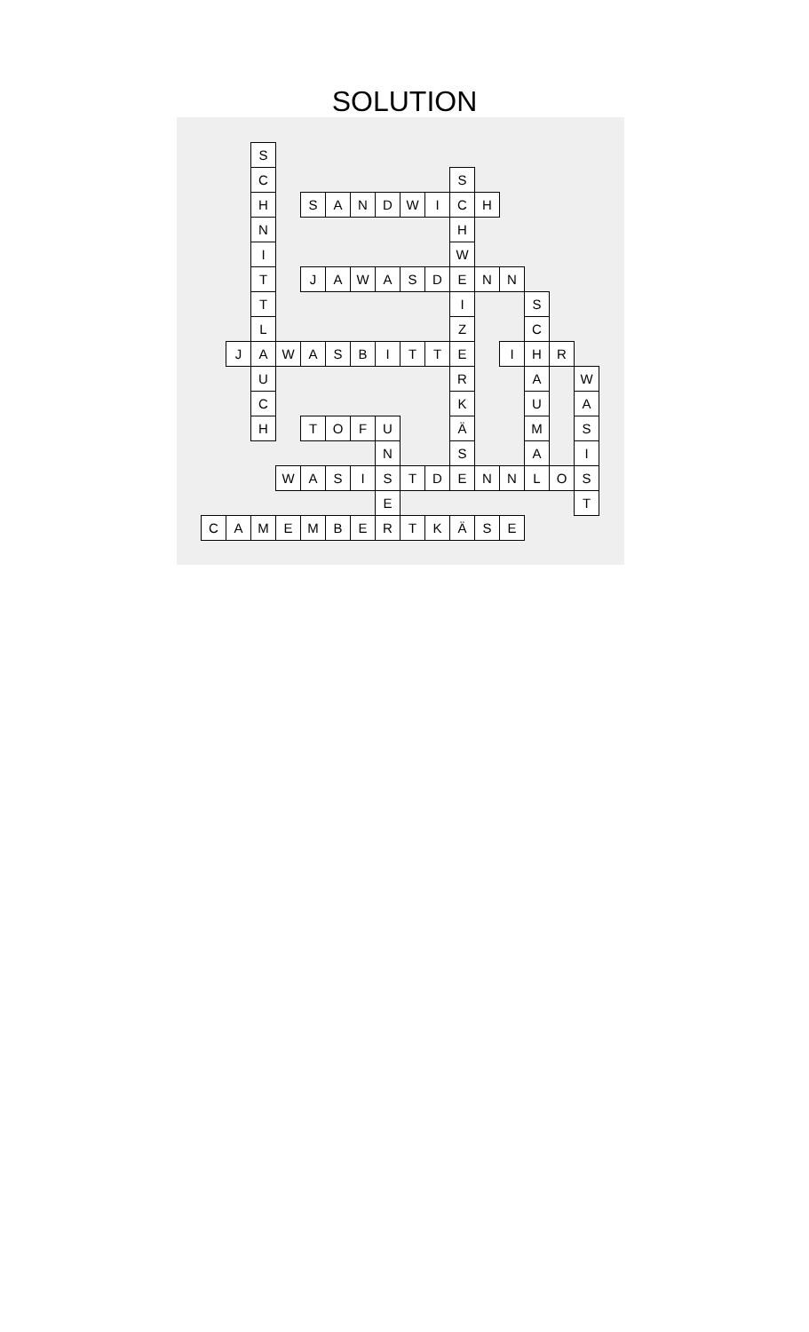SOLUTION
| | | S | | | | | | | | | | | | | |
| | | C | | | | | | | | S | | | | | |
| | | H | | S | A | N | D | W | I | C | H | | | | |
| | | N | | | | | | | | H | | | | | |
| | | I | | | | | | | | W | | | | | |
| | | T | | J | A | W | A | S | D | E | N | N | | | |
| | | T | | | | | | | | I | | | S | | |
| | | L | | | | | | | | Z | | | C | | |
| | J | A | W | A | S | B | I | T | T | E | | I | H | R | |
| | | U | | | | | | | | R | | | A | | W |
| | | C | | | | | | | | K | | | U | | A |
| | | H | | T | O | F | U | | | Ä | | | M | | S |
| | | | | | | | N | | | S | | | A | | I |
| | | | W | A | S | I | S | T | D | E | N | N | L | O | S |
| | | | | | | | E | | | | | | | | T |
| C | A | M | E | M | B | E | R | T | K | Ä | S | E | | | |